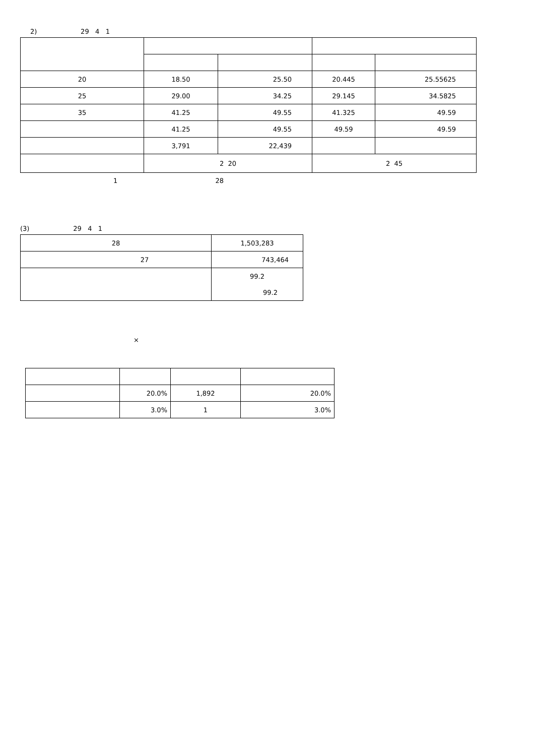2) 29 4 1
| 20 | 18.50 | 25.50 | 20.445 | 25.55625 |
| 25 | 29.00 | 34.25 | 29.145 | 34.5825 |
| 35 | 41.25 | 49.55 | 41.325 | 49.59 |
| | 41.25 | 49.55 | 49.59 | 49.59 |
| | 3,791 | 22,439 | | |
| | 2 20 | | 2 45 | |
1 28
(3) 29 4 1
| 28 | 1,503,283 |
| 27 | 743,464 |
| | 99.2 |
| | 99.2 |
×
| | 20.0% | 1,892 | 20.0% |
| | 3.0% | 1 | 3.0% |